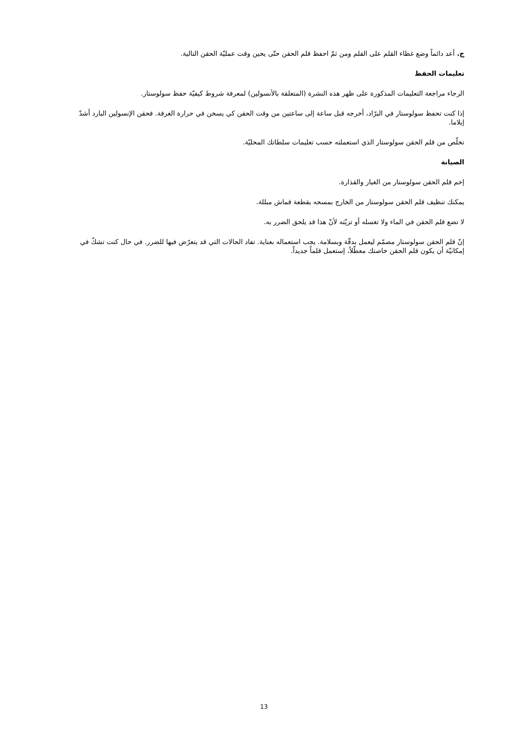ج. أعد دائماً وضع غطاء القلم على القلم ومن ثمّ احفظ قلم الحقن حتّى يحين وقت عمليّة الحقن التالية.
تعليمات الحفظ
الرجاء مراجعة التعليمات المذكورة على ظهر هذه النشرة (المتعلقة بالأنسولين) لمعرفة شروط كيفيّة حفظ سولوستار.
إذا كنت تحفظ سولوستار في البرّاد، أخرجه قبل ساعة إلى ساعتين من وقت الحقن كي يسخن في حرارة الغرفة. فحقن الإنسولين البارد أشدّ إيلاما.
تخلّص من قلم الحقن سولوستار الذي استعملته حسب تعليمات سلطاتك المحليّة.
الصيانة
إحم قلم الحقن سولوستار من الغبار والقذارة.
يمكنك تنظيف قلم الحقن سولوستار من الخارج بمسحه بقطعة قماش مبللة.
لا تضع قلم الحقن في الماء ولا تغسله أو تزيّته لأنّ هذا قد يلحق الضرر به.
إنّ قلم الحقن سولوستار مصمّم ليعمل بدقّة وبسلامة. يجب استعماله بعناية. تفاد الحالات التي قد يتعرّض فيها للضرر. في حال كنت تشكّ في إمكانيّة أن يكون قلم الحقن خاصتك معطّلاً، إستعمل قلماً جديداً.
13